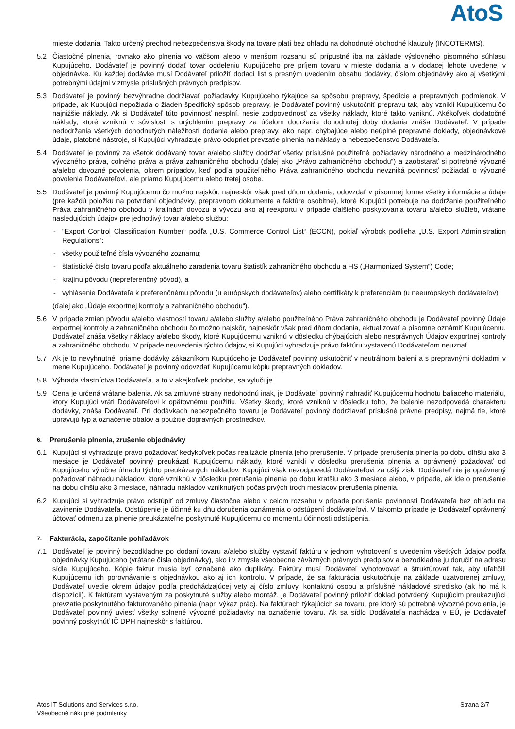AtoS
mieste dodania. Takto určený prechod nebezpečenstva škody na tovare platí bez ohľadu na dohodnuté obchodné klauzuly (INCOTERMS).
5.2 Čiastočné plnenia, rovnako ako plnenia vo väčšom alebo v menšom rozsahu sú prípustné iba na základe výslovného písomného súhlasu Kupujúceho. Dodávateľ je povinný dodať tovar oddeleniu Kupujúceho pre príjem tovaru v mieste dodania a v dodacej lehote uvedenej v objednávke. Ku každej dodávke musí Dodávateľ priložiť dodací list s presným uvedením obsahu dodávky, číslom objednávky ako aj všetkými potrebnými údajmi v zmysle príslušných právnych predpisov.
5.3 Dodávateľ je povinný bezvýhradne dodržiavať požiadavky Kupujúceho týkajúce sa spôsobu prepravy, špedície a prepravných podmienok. V prípade, ak Kupujúci nepožiada o žiaden špecifický spôsob prepravy, je Dodávateľ povinný uskutočniť prepravu tak, aby vznikli Kupujúcemu čo najnižšie náklady. Ak si Dodávateľ túto povinnosť nesplní, nesie zodpovednosť za všetky náklady, ktoré takto vzniknú. Akékoľvek dodatočné náklady, ktoré vzniknú v súvislosti s urýchlením prepravy za účelom dodržania dohodnutej doby dodania znáša Dodávateľ. V prípade nedodržania všetkých dohodnutých náležitostí dodania alebo prepravy, ako napr. chýbajúce alebo neúplné prepravné doklady, objednávkové údaje, platobné nástroje, si Kupujúci vyhradzuje právo odoprieť prevzatie plnenia na náklady a nebezpečenstvo Dodávateľa.
5.4 Dodávateľ je povinný za všetok dodávaný tovar a/alebo služby dodržať všetky príslušné použiteľné požiadavky národného a medzinárodného vývozného práva, colného práva a práva zahraničného obchodu (ďalej ako „Právo zahraničného obchodu“) a zaobstarať si potrebné vývozné a/alebo dovozné povolenia, okrem prípadov, keď podľa použiteľného Práva zahraničného obchodu nevzniká povinnosť požiadať o vývozné povolenia Dodávateľovi, ale priamo Kupujúcemu alebo tretej osobe.
5.5 Dodávateľ je povinný Kupujúcemu čo možno najskôr, najneskôr však pred dňom dodania, odovzdať v písomnej forme všetky informácie a údaje (pre každú položku na potvrdení objednávky, prepravnom dokumente a faktúre osobitne), ktoré Kupujúci potrebuje na dodržanie použiteľného Práva zahraničného obchodu v krajinách dovozu a vývozu ako aj reexportu v prípade ďalšieho poskytovania tovaru a/alebo služieb, vrátane nasledujúcich údajov pre jednotlivý tovar a/alebo službu:
- “Export Control Classification Number“ podľa „U.S. Commerce Control List“ (ECCN), pokiaľ výrobok podlieha „U.S. Export Administration Regulations“;
- všetky použiteľné čísla vývozného zoznamu;
- štatistické číslo tovaru podľa aktuálneho zaradenia tovaru štatistík zahraničného obchodu a HS („Harmonized System“) Code;
- krajinu pôvodu (nepreferenčný pôvod), a
- vyhlásenie Dodávateľa k preferenčnému pôvodu (u európskych dodávateľov) alebo certifikáty k preferenciám (u neeurópskych dodávateľov)
(ďalej ako „Údaje exportnej kontroly a zahraničného obchodu“).
5.6 V prípade zmien pôvodu a/alebo vlastností tovaru a/alebo služby a/alebo použiteľného Práva zahraničného obchodu je Dodávateľ povinný Údaje exportnej kontroly a zahraničného obchodu čo možno najskôr, najneskôr však pred dňom dodania, aktualizovať a písomne oznámiť Kupujúcemu. Dodávateľ znáša všetky náklady a/alebo škody, ktoré Kupujúcemu vzniknú v dôsledku chýbajúcich alebo nesprávnych Údajov exportnej kontroly a zahraničného obchodu. V prípade neuvedenia týchto údajov, si Kupujúci vyhradzuje právo faktúru vystavenú Dodávateľom neuznať.
5.7 Ak je to nevyhnutné, priame dodávky zákazníkom Kupujúceho je Dodávateľ povinný uskutočniť v neutrálnom balení a s prepravnými dokladmi v mene Kupujúceho. Dodávateľ je povinný odovzdať Kupujúcemu kópiu prepravných dokladov.
5.8 Výhrada vlastníctva Dodávateľa, a to v akejkoľvek podobe, sa vylučuje.
5.9 Cena je určená vrátane balenia. Ak sa zmluvné strany nedohodnú inak, je Dodávateľ povinný nahradiť Kupujúcemu hodnotu baliaceho materiálu, ktorý Kupujúci vráti Dodávateľovi k opätovnému použitiu. Všetky škody, ktoré vzniknú v dôsledku toho, že balenie nezodpovedá charakteru dodávky, znáša Dodávateľ. Pri dodávkach nebezpečného tovaru je Dodávateľ povinný dodržiavať príslušné právne predpisy, najmä tie, ktoré upravujú typ a označenie obalov a použitie dopravných prostriedkov.
6. Prerušenie plnenia, zrušenie objednávky
6.1 Kupujúci si vyhradzuje právo požadovať kedykoľvek počas realizácie plnenia jeho prerušenie. V prípade prerušenia plnenia po dobu dlhšiu ako 3 mesiace je Dodávateľ povinný preukázať Kupujúcemu náklady, ktoré vznikli v dôsledku prerušenia plnenia a oprávnený požadovať od Kupujúceho výlučne úhradu týchto preukázaných nákladov. Kupujúci však nezodpovedá Dodávateľovi za ušlý zisk. Dodávateľ nie je oprávnený požadovať náhradu nákladov, ktoré vzniknú v dôsledku prerušenia plnenia po dobu kratšiu ako 3 mesiace alebo, v prípade, ak ide o prerušenie na dobu dlhšiu ako 3 mesiace, náhradu nákladov vzniknutých počas prvých troch mesiacov prerušenia plnenia.
6.2 Kupujúci si vyhradzuje právo odstúpiť od zmluvy čiastočne alebo v celom rozsahu v prípade porušenia povinností Dodávateľa bez ohľadu na zavinenie Dodávateľa. Odstúpenie je účinné ku dňu doručenia oznámenia o odstúpení dodávateľovi. V takomto prípade je Dodávateľ oprávnený účtovať odmenu za plnenie preukázateľne poskytnuté Kupujúcemu do momentu účinnosti odstúpenia.
7. Fakturácia, započítanie pohľadávok
7.1 Dodávateľ je povinný bezodkladne po dodaní tovaru a/alebo služby vystaviť faktúru v jednom vyhotovení s uvedením všetkých údajov podľa objednávky Kupujúceho (vrátane čísla objednávky), ako i v zmysle všeobecne záväzných právnych predpisov a bezodkladne ju doručiť na adresu sídla Kupujúceho. Kópie faktúr musia byť označené ako duplikáty. Faktúry musí Dodávateľ vyhotovovať a štruktúrovať tak, aby uľahčili Kupujúcemu ich porovnávanie s objednávkou ako aj ich kontrolu. V prípade, že sa fakturácia uskutočňuje na základe uzatvorenej zmluvy, Dodávateľ uvedie okrem údajov podľa predchádzajúcej vety aj číslo zmluvy, kontaktnú osobu a príslušné nákladové stredisko (ak ho má k dispozícii). K faktúram vystaveným za poskytnuté služby alebo montáž, je Dodávateľ povinný priložiť doklad potvrdený Kupujúcim preukazujúci prevzatie poskytnutého fakturovaného plnenia (napr. výkaz prác). Na faktúrach týkajúcich sa tovaru, pre ktorý sú potrebné vývozné povolenia, je Dodávateľ povinný uviesť všetky splnené vývozné požiadavky na označenie tovaru. Ak sa sídlo Dodávateľa nachádza v EÚ, je Dodávateľ povinný poskytnúť IČ DPH najneskôr s faktúrou.
Atos IT Solutions and Services s.r.o.
Všeobecné nákupné podmienky
Strana 2/7